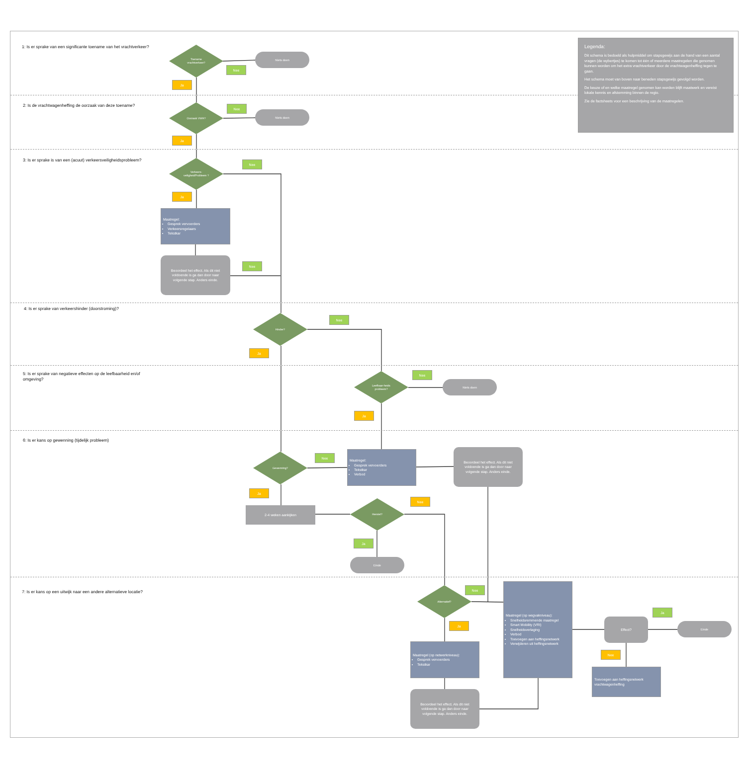1: Is er sprake van een significante toename van het vrachtverkeer?
Toename vrachtverkeer?
Niets doen
Nee
Ja
Legenda:
Dit schema is bedoeld als hulpmiddel om stapsgewijs aan de hand van een aantal vragen (de wybertjes) te komen tot één of meerdere maatregelen die genomen kunnen worden om het extra vrachtverkeer door de vrachtwagenheffing tegen te gaan.
Het schema moet van boven naar beneden stapsgewijs gevolgd worden.
De keuze of en welke maatregel genomen kan worden blijft maatwerk en vereist lokale kennis en afstemming binnen de regio.
Zie de factsheets voor een beschrijving van de maatregelen.
2: Is de vrachtwagenheffing de oorzaak van deze toename?
Oorzaak VWH?
Nee
Niets doen
Ja
3: Is er sprake is van een (acuut) verkeersveiligheidsprobleem?
Verkeers-veiligheidProbleem ?
Nee
Ja
Maatregel:
Gesprek vervoerders
Verkeersregelaars
Tekstkar
Beoordeel het effect. Als dit niet voldoende is ga dan door naar volgende stap. Anders einde.
Nee
4: Is er sprake van verkeershinder (doorstroming)?
Hinder?
Nee
Ja
5: Is er sprake van negatieve effecten op de leefbaarheid en/of omgeving?
Leefbaar-heids probleem?
Nee
Niets doen
Ja
6: Is er kans op gewenning (tijdelijk probleem)
Gewenning?
Nee
Maatregel:
Gesprek vervoerders
Tekstkar
Verbod
Beoordeel het effect. Als dit niet voldoende is ga dan door naar volgende stap. Anders einde.
Ja
2-4 weken aankijken
Herstel?
Nee
Ja
Einde
7: Is er kans op een uitwijk naar een andere alternatieve locatie?
Alternatief?
Nee
Maatregel (op wegvakniveau):
Snelheidsremmende maatregel
Smart Mobility (VRI)
Snelheidsverlaging
Verbod
Toevoegen aan heffingsnetwerk
Verwijderen uit heffingsnetwerk
Ja
Maatregel (op netwerkniveau):
Gesprek vervoerders
Tekstkar
Beoordeel het effect. Als dit niet voldoende is ga dan door naar volgende stap. Anders einde.
Ja
Effect?
Einde
Nee
Toevoegen aan heffingsnetwerk vrachtwagenheffing